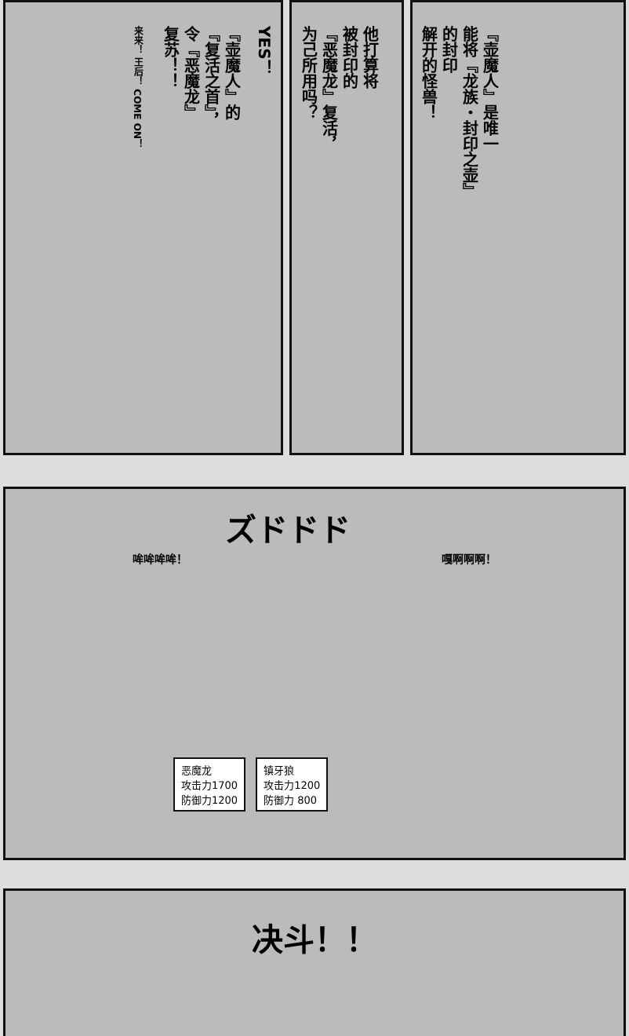YES！
『壶魔人』的
『复活之首』，
令『恶魔龙』
复苏！！
来来！ 王后！ COME ON！
他打算将
被封印的
『恶魔龙』复活，
为己所用吗？
『壶魔人』是唯一
能将『龙族・封印之壶』
的封印
解开的怪兽！
ズドドド
哞哞哞哞！ 嘎啊啊啊！
恶魔龙
攻击力1700
防御力1200
镇牙狼
攻击力1200
防御力 800
决斗！！